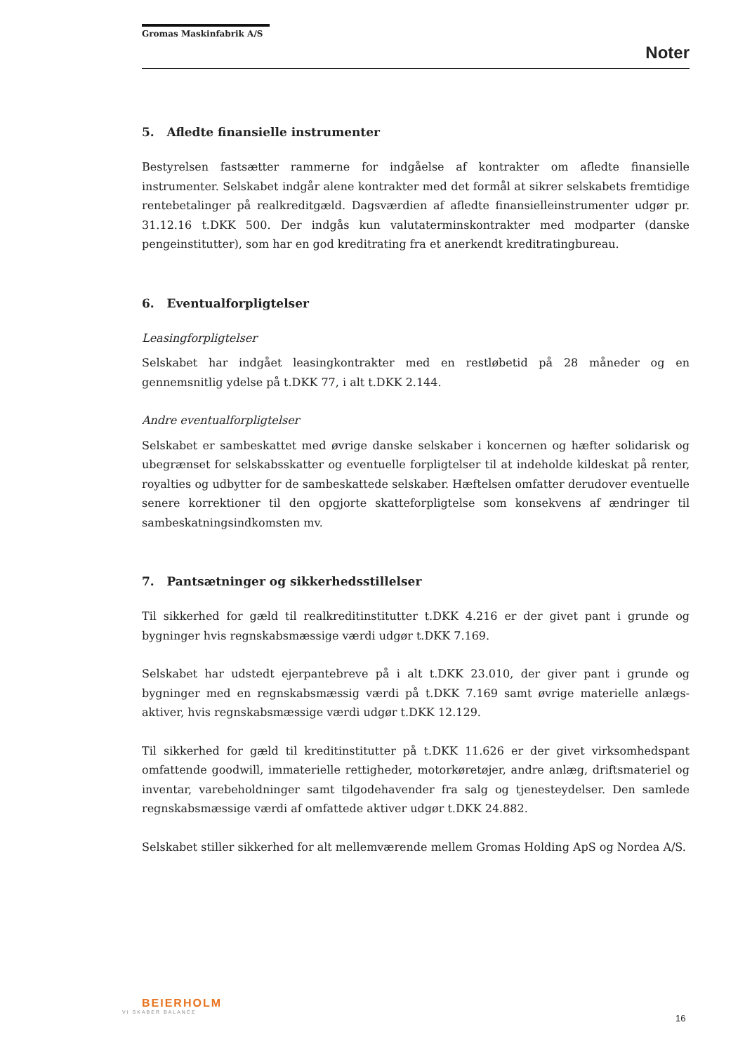Gromas Maskinfabrik A/S
Noter
5. Afledte finansielle instrumenter
Bestyrelsen fastsætter rammerne for indgåelse af kontrakter om afledte finansielle instrumenter. Selskabet indgår alene kontrakter med det formål at sikrer selskabets fremtidige rentebetalinger på realkreditgæld. Dagsværdien af afledte finansielleinstrumenter udgør pr. 31.12.16 t.DKK 500. Der indgås kun valutaterminskontrakter med modparter (danske pengeinstitutter), som har en god kreditrating fra et anerkendt kreditratingbureau.
6. Eventualforpligtelser
Leasingforpligtelser
Selskabet har indgået leasingkontrakter med en restløbetid på 28 måneder og en gennemsnitlig ydelse på t.DKK 77, i alt t.DKK 2.144.
Andre eventualforpligtelser
Selskabet er sambeskattet med øvrige danske selskaber i koncernen og hæfter solidarisk og ubegrænset for selskabsskatter og eventuelle forpligtelser til at indeholde kildeskat på renter, royalties og udbytter for de sambeskattede selskaber. Hæftelsen omfatter derudover eventuelle senere korrektioner til den opgjorte skatteforpligtelse som konsekvens af ændringer til sambeskatningsindkomsten mv.
7. Pantsætninger og sikkerhedsstillelser
Til sikkerhed for gæld til realkreditinstitutter t.DKK 4.216 er der givet pant i grunde og bygninger hvis regnskabsmæssige værdi udgør t.DKK 7.169.
Selskabet har udstedt ejerpantebreve på i alt t.DKK 23.010, der giver pant i grunde og bygninger med en regnskabsmæssig værdi på t.DKK 7.169 samt øvrige materielle anlægs-aktiver, hvis regnskabsmæssige værdi udgør t.DKK 12.129.
Til sikkerhed for gæld til kreditinstitutter på t.DKK 11.626 er der givet virksomhedspant omfattende goodwill, immaterielle rettigheder, motorkøretøjer, andre anlæg, driftsmateriel og inventar, varebeholdninger samt tilgodehavender fra salg og tjenesteydelser. Den samlede regnskabsmæssige værdi af omfattede aktiver udgør t.DKK 24.882.
Selskabet stiller sikkerhed for alt mellemværende mellem Gromas Holding ApS og Nordea A/S.
BEIERHOLM
VI SKABER BALANCE
16